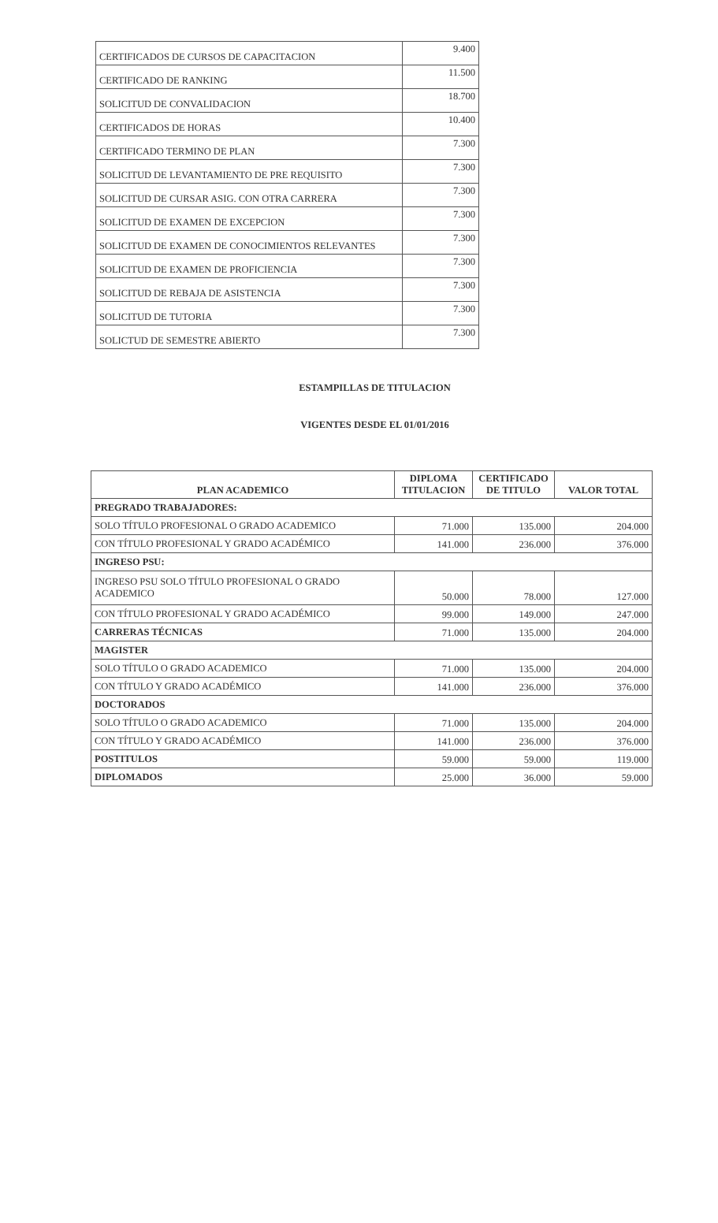| CERTIFICADOS DE CURSOS DE CAPACITACION | 9.400 |
| CERTIFICADO DE RANKING | 11.500 |
| SOLICITUD DE CONVALIDACION | 18.700 |
| CERTIFICADOS DE HORAS | 10.400 |
| CERTIFICADO TERMINO DE PLAN | 7.300 |
| SOLICITUD DE LEVANTAMIENTO DE PRE REQUISITO | 7.300 |
| SOLICITUD DE CURSAR ASIG. CON OTRA CARRERA | 7.300 |
| SOLICITUD DE EXAMEN DE EXCEPCION | 7.300 |
| SOLICITUD DE EXAMEN DE CONOCIMIENTOS RELEVANTES | 7.300 |
| SOLICITUD DE EXAMEN DE PROFICIENCIA | 7.300 |
| SOLICITUD DE REBAJA DE ASISTENCIA | 7.300 |
| SOLICITUD DE TUTORIA | 7.300 |
| SOLICTUD DE SEMESTRE ABIERTO | 7.300 |
ESTAMPILLAS DE TITULACION
VIGENTES DESDE EL 01/01/2016
| PLAN ACADEMICO | DIPLOMA TITULACION | CERTIFICADO DE TITULO | VALOR TOTAL |
| --- | --- | --- | --- |
| PREGRADO TRABAJADORES: | | | |
| SOLO TÍTULO PROFESIONAL O GRADO ACADEMICO | 71.000 | 135.000 | 204.000 |
| CON TÍTULO PROFESIONAL Y GRADO ACADÉMICO | 141.000 | 236.000 | 376.000 |
| INGRESO PSU: | | | |
| INGRESO PSU SOLO TÍTULO PROFESIONAL O GRADO ACADEMICO | 50.000 | 78.000 | 127.000 |
| CON TÍTULO PROFESIONAL Y GRADO ACADÉMICO | 99.000 | 149.000 | 247.000 |
| CARRERAS TÉCNICAS | 71.000 | 135.000 | 204.000 |
| MAGISTER | | | |
| SOLO TÍTULO O GRADO ACADEMICO | 71.000 | 135.000 | 204.000 |
| CON TÍTULO Y GRADO ACADÉMICO | 141.000 | 236.000 | 376.000 |
| DOCTORADOS | | | |
| SOLO TÍTULO O GRADO ACADEMICO | 71.000 | 135.000 | 204.000 |
| CON TÍTULO Y GRADO ACADÉMICO | 141.000 | 236.000 | 376.000 |
| POSTITULOS | 59.000 | 59.000 | 119.000 |
| DIPLOMADOS | 25.000 | 36.000 | 59.000 |